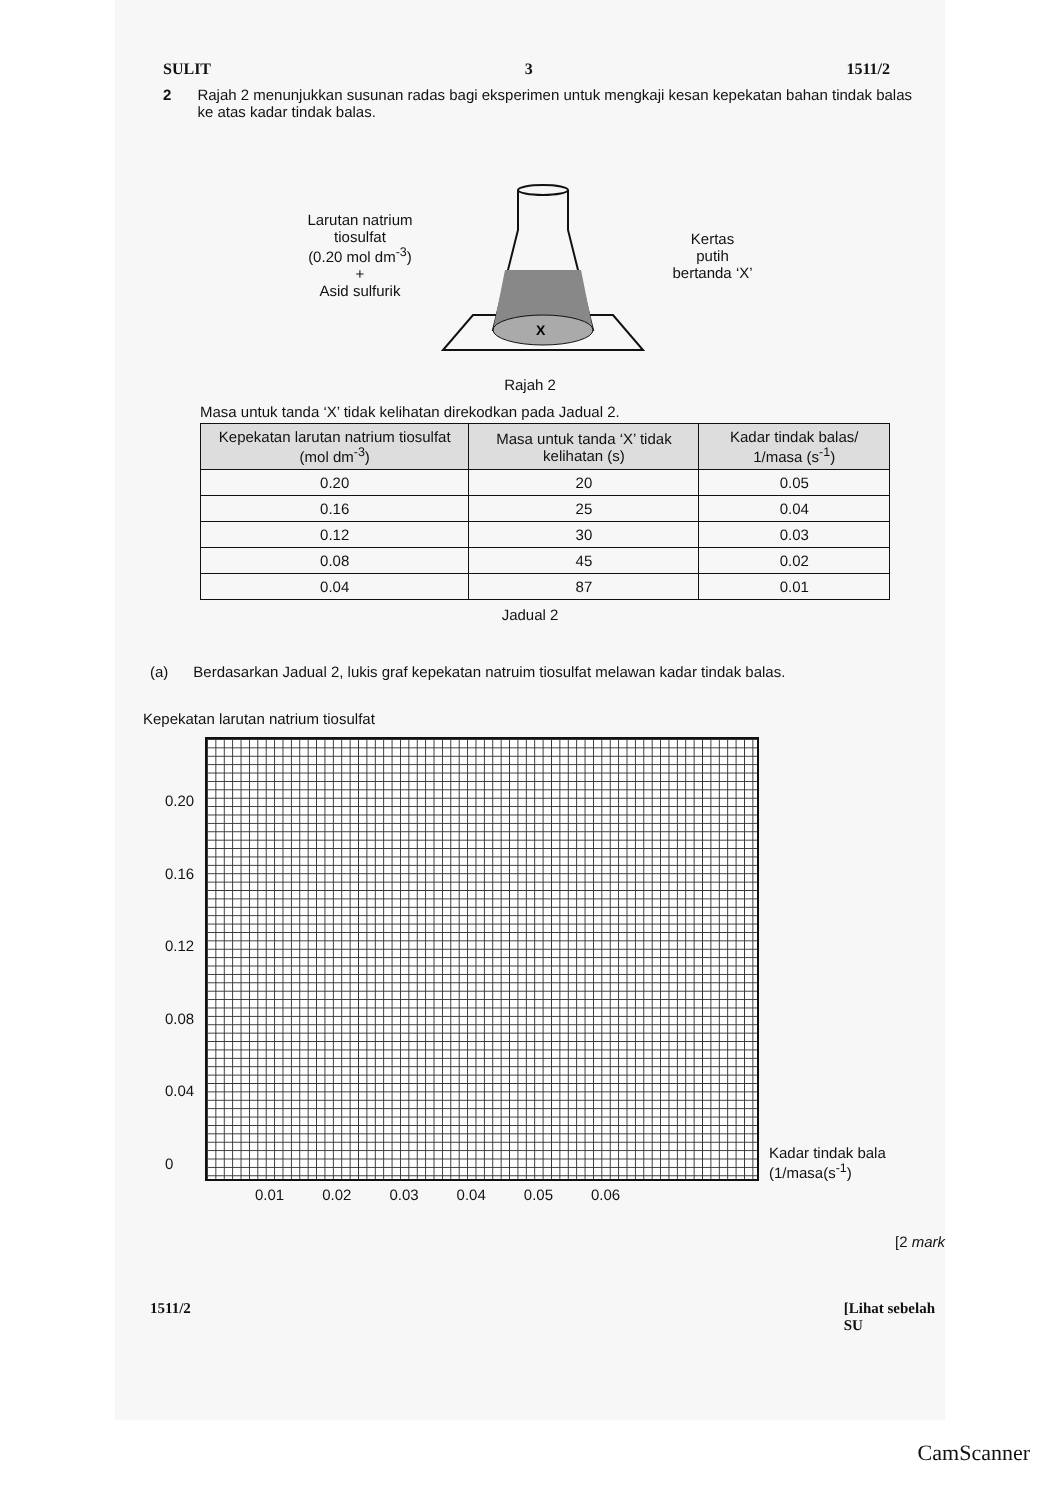SULIT 3 1511/2
2 Rajah 2 menunjukkan susunan radas bagi eksperimen untuk mengkaji kesan kepekatan bahan tindak balas ke atas kadar tindak balas.
Larutan natrium
tiosulfat
(0.20 mol dm<sup>-3</sup>)
+
Asid sulfurik
X
Kertas
putih
bertanda ‘X’
Rajah 2
Masa untuk tanda ‘X’ tidak kelihatan direkodkan pada Jadual 2.
| Kepekatan larutan natrium tiosulfat (mol dm<sup>-3</sup>) | Masa untuk tanda ‘X’ tidak kelihatan (s) | Kadar tindak balas/ 1/masa (s<sup>-1</sup>) |
| --- | --- | --- |
| 0.20 | 20 | 0.05 |
| 0.16 | 25 | 0.04 |
| 0.12 | 30 | 0.03 |
| 0.08 | 45 | 0.02 |
| 0.04 | 87 | 0.01 |
Jadual 2
(a) Berdasarkan Jadual 2, lukis graf kepekatan natruim tiosulfat melawan kadar tindak balas.
Kepekatan larutan natrium tiosulfat
0.20
0.16
0.12
0.08
0.04
0
Kadar tindak bala
(1/masa(s<sup>-1</sup>)
0.01 0.02 0.03 0.04 0.05 0.06
[2 mark
1511/2 [Lihat sebelah
SU
CamScanner